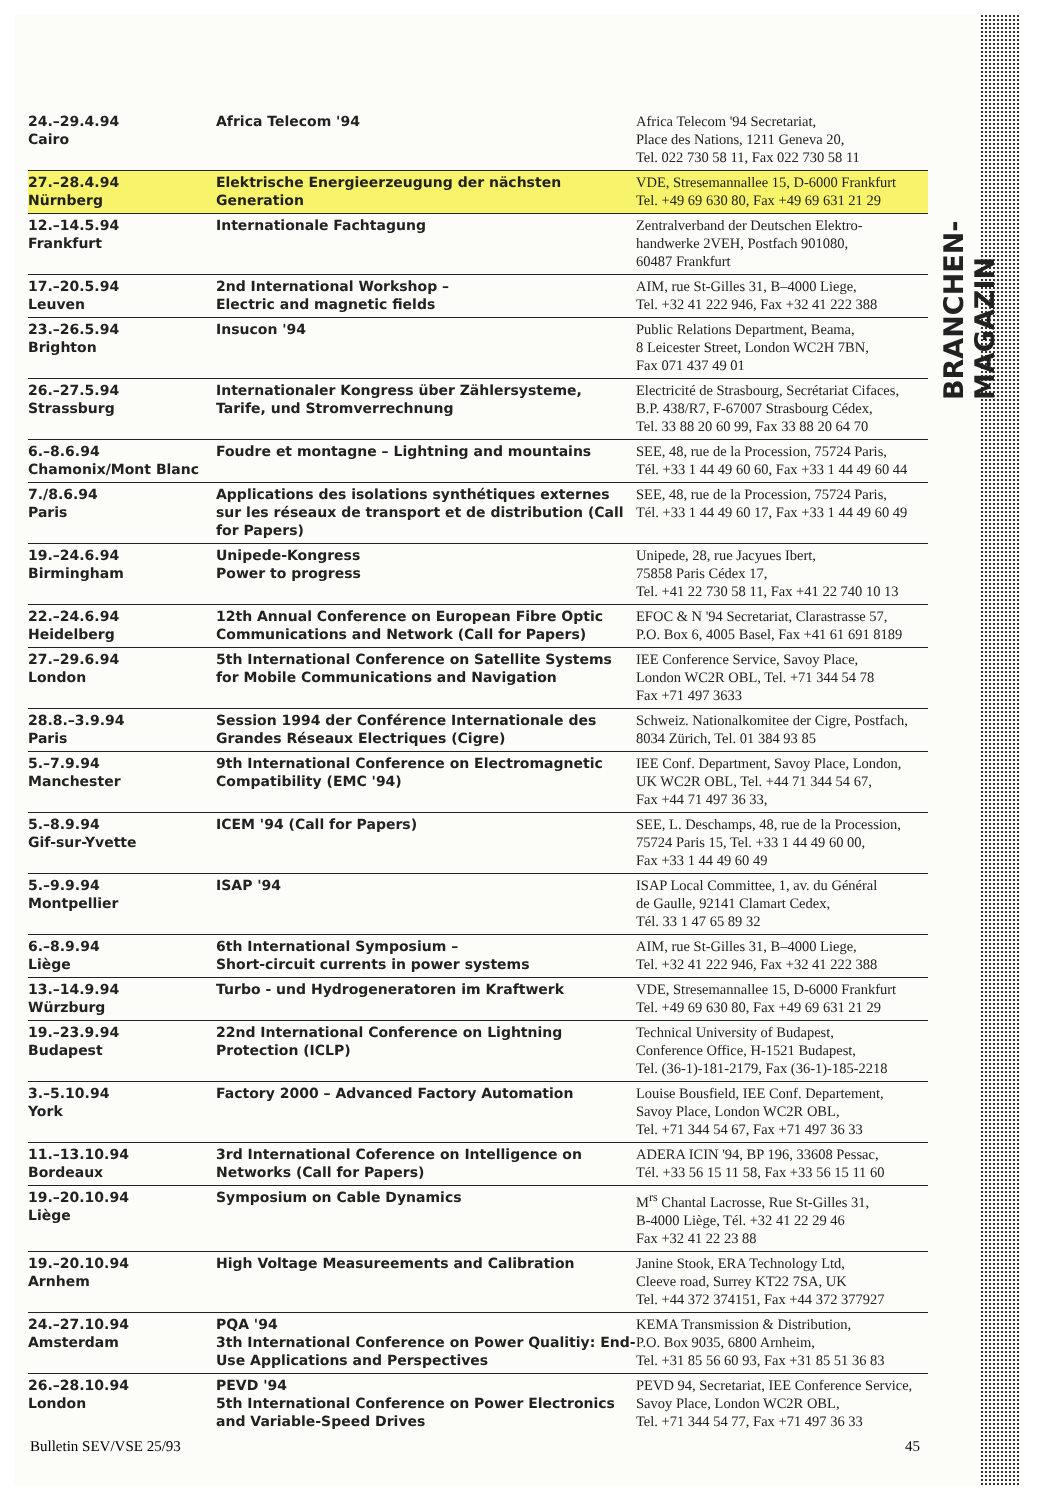| 24.–29.4.94 Cairo | Africa Telecom '94 | Africa Telecom '94 Secretariat, Place des Nations, 1211 Geneva 20, Tel. 022 730 58 11, Fax 022 730 58 11 |
| 27.–28.4.94 Nürnberg | Elektrische Energieerzeugung der nächsten Generation | VDE, Stresemannallee 15, D-6000 Frankfurt Tel. +49 69 630 80, Fax +49 69 631 21 29 |
| 12.–14.5.94 Frankfurt | Internationale Fachtagung | Zentralverband der Deutschen Elektro- handwerke 2VEH, Postfach 901080, 60487 Frankfurt |
| 17.–20.5.94 Leuven | 2nd International Workshop – Electric and magnetic fields | AIM, rue St-Gilles 31, B–4000 Liege, Tel. +32 41 222 946, Fax +32 41 222 388 |
| 23.–26.5.94 Brighton | Insucon '94 | Public Relations Department, Beama, 8 Leicester Street, London WC2H 7BN, Fax 071 437 49 01 |
| 26.–27.5.94 Strassburg | Internationaler Kongress über Zählersysteme, Tarife, und Stromverrechnung | Electricité de Strasbourg, Secrétariat Cifaces, B.P. 438/R7, F-67007 Strasbourg Cédex, Tel. 33 88 20 60 99, Fax 33 88 20 64 70 |
| 6.–8.6.94 Chamonix/Mont Blanc | Foudre et montagne – Lightning and mountains | SEE, 48, rue de la Procession, 75724 Paris, Tél. +33 1 44 49 60 60, Fax +33 1 44 49 60 44 |
| 7./8.6.94 Paris | Applications des isolations synthétiques externes sur les réseaux de transport et de distribution (Call for Papers) | SEE, 48, rue de la Procession, 75724 Paris, Tél. +33 1 44 49 60 17, Fax +33 1 44 49 60 49 |
| 19.–24.6.94 Birmingham | Unipede-Kongress Power to progress | Unipede, 28, rue Jacyues Ibert, 75858 Paris Cédex 17, Tel. +41 22 730 58 11, Fax +41 22 740 10 13 |
| 22.–24.6.94 Heidelberg | 12th Annual Conference on European Fibre Optic Communications and Network (Call for Papers) | EFOC & N '94 Secretariat, Clarastrasse 57, P.O. Box 6, 4005 Basel, Fax +41 61 691 8189 |
| 27.–29.6.94 London | 5th International Conference on Satellite Systems for Mobile Communications and Navigation | IEE Conference Service, Savoy Place, London WC2R OBL, Tel. +71 344 54 78 Fax +71 497 3633 |
| 28.8.–3.9.94 Paris | Session 1994 der Conférence Internationale des Grandes Réseaux Electriques (Cigre) | Schweiz. Nationalkomitee der Cigre, Postfach, 8034 Zürich, Tel. 01 384 93 85 |
| 5.–7.9.94 Manchester | 9th International Conference on Electromagnetic Compatibility (EMC '94) | IEE Conf. Department, Savoy Place, London, UK WC2R OBL, Tel. +44 71 344 54 67, Fax +44 71 497 36 33, |
| 5.–8.9.94 Gif-sur-Yvette | ICEM '94 (Call for Papers) | SEE, L. Deschamps, 48, rue de la Procession, 75724 Paris 15, Tel. +33 1 44 49 60 00, Fax +33 1 44 49 60 49 |
| 5.–9.9.94 Montpellier | ISAP '94 | ISAP Local Committee, 1, av. du Général de Gaulle, 92141 Clamart Cedex, Tél. 33 1 47 65 89 32 |
| 6.–8.9.94 Liège | 6th International Symposium – Short-circuit currents in power systems | AIM, rue St-Gilles 31, B–4000 Liege, Tel. +32 41 222 946, Fax +32 41 222 388 |
| 13.–14.9.94 Würzburg | Turbo - und Hydrogeneratoren im Kraftwerk | VDE, Stresemannallee 15, D-6000 Frankfurt Tel. +49 69 630 80, Fax +49 69 631 21 29 |
| 19.–23.9.94 Budapest | 22nd International Conference on Lightning Protection (ICLP) | Technical University of Budapest, Conference Office, H-1521 Budapest, Tel. (36-1)-181-2179, Fax (36-1)-185-2218 |
| 3.–5.10.94 York | Factory 2000 – Advanced Factory Automation | Louise Bousfield, IEE Conf. Departement, Savoy Place, London WC2R OBL, Tel. +71 344 54 67, Fax +71 497 36 33 |
| 11.–13.10.94 Bordeaux | 3rd International Coference on Intelligence on Networks (Call for Papers) | ADERA ICIN '94, BP 196, 33608 Pessac, Tél. +33 56 15 11 58, Fax +33 56 15 11 60 |
| 19.–20.10.94 Liège | Symposium on Cable Dynamics | M<sup>rs</sup> Chantal Lacrosse, Rue St-Gilles 31, B-4000 Liège, Tél. +32 41 22 29 46 Fax +32 41 22 23 88 |
| 19.–20.10.94 Arnhem | High Voltage Measureements and Calibration | Janine Stook, ERA Technology Ltd, Cleeve road, Surrey KT22 7SA, UK Tel. +44 372 374151, Fax +44 372 377927 |
| 24.–27.10.94 Amsterdam | PQA '94 3th International Conference on Power Qualitiy: End-Use Applications and Perspectives | KEMA Transmission & Distribution, P.O. Box 9035, 6800 Arnheim, Tel. +31 85 56 60 93, Fax +31 85 51 36 83 |
| 26.–28.10.94 London | PEVD '94 5th International Conference on Power Electronics and Variable-Speed Drives | PEVD 94, Secretariat, IEE Conference Service, Savoy Place, London WC2R OBL, Tel. +71 344 54 77, Fax +71 497 36 33 |
BRANCHEN-MAGAZIN
Bulletin SEV/VSE 25/93 45